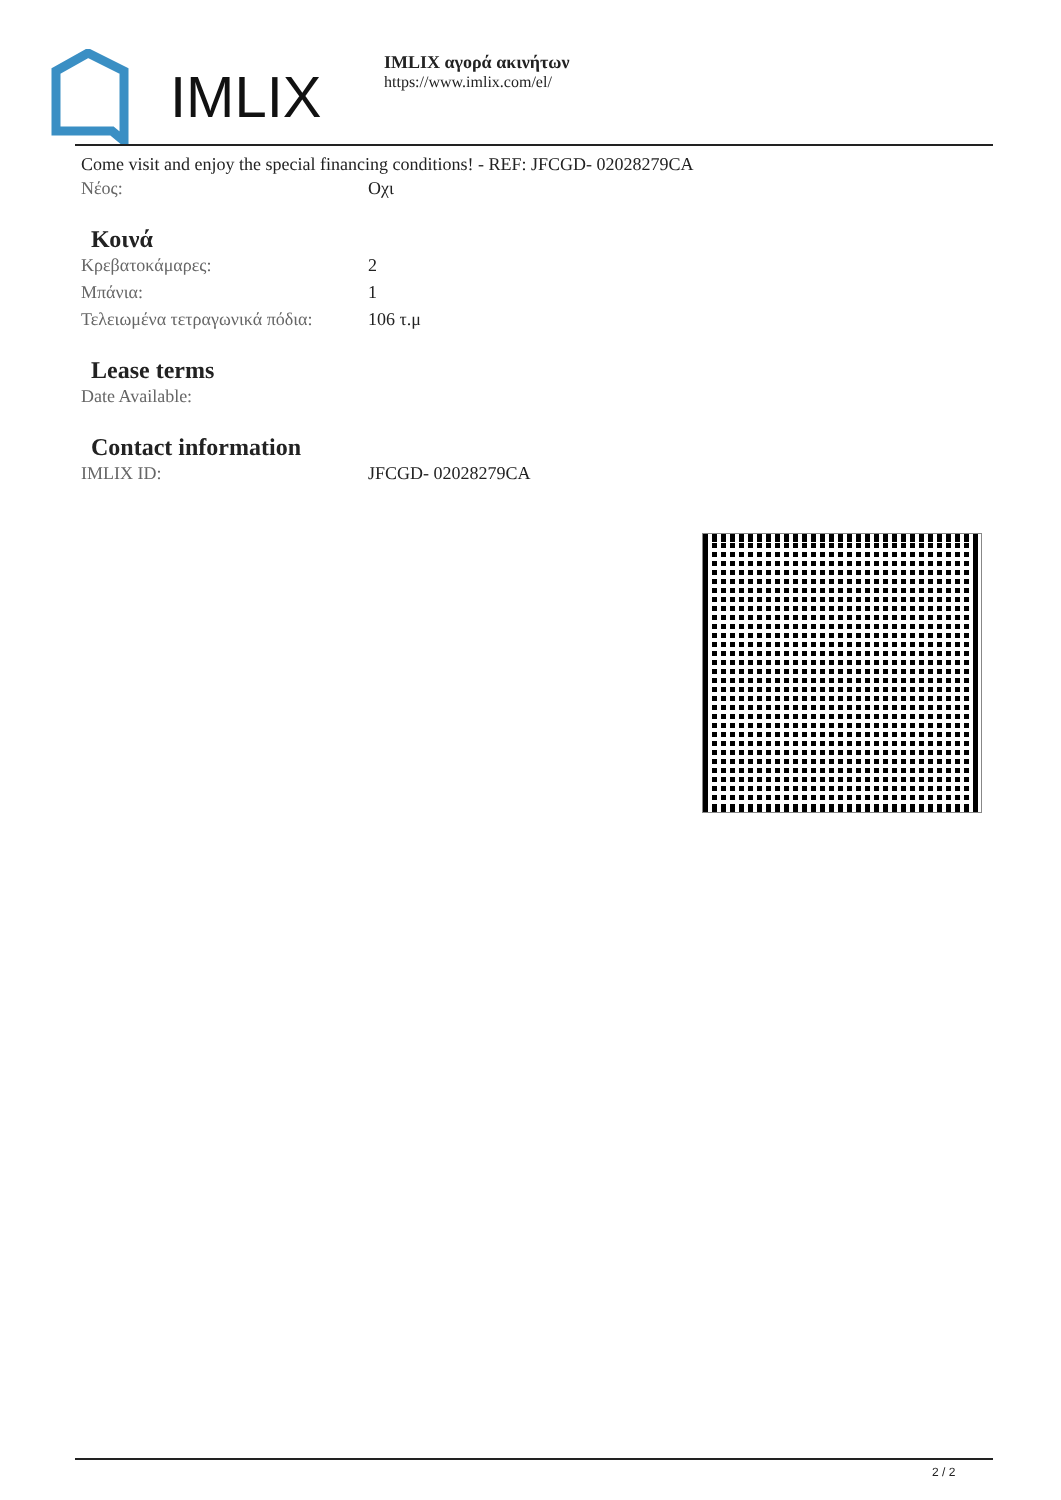IMLIX
IMLIX αγορά ακινήτων
https://www.imlix.com/el/
Come visit and enjoy the special financing conditions! - REF: JFCGD- 02028279CA
Νέος: Οχι
Κοινά
Κρεβατοκάμαρες: 2
Μπάνια: 1
Τελειωμένα τετραγωνικά πόδια: 106 τ.μ
Lease terms
Date Available:
Contact information
IMLIX ID: JFCGD- 02028279CA
2 / 2